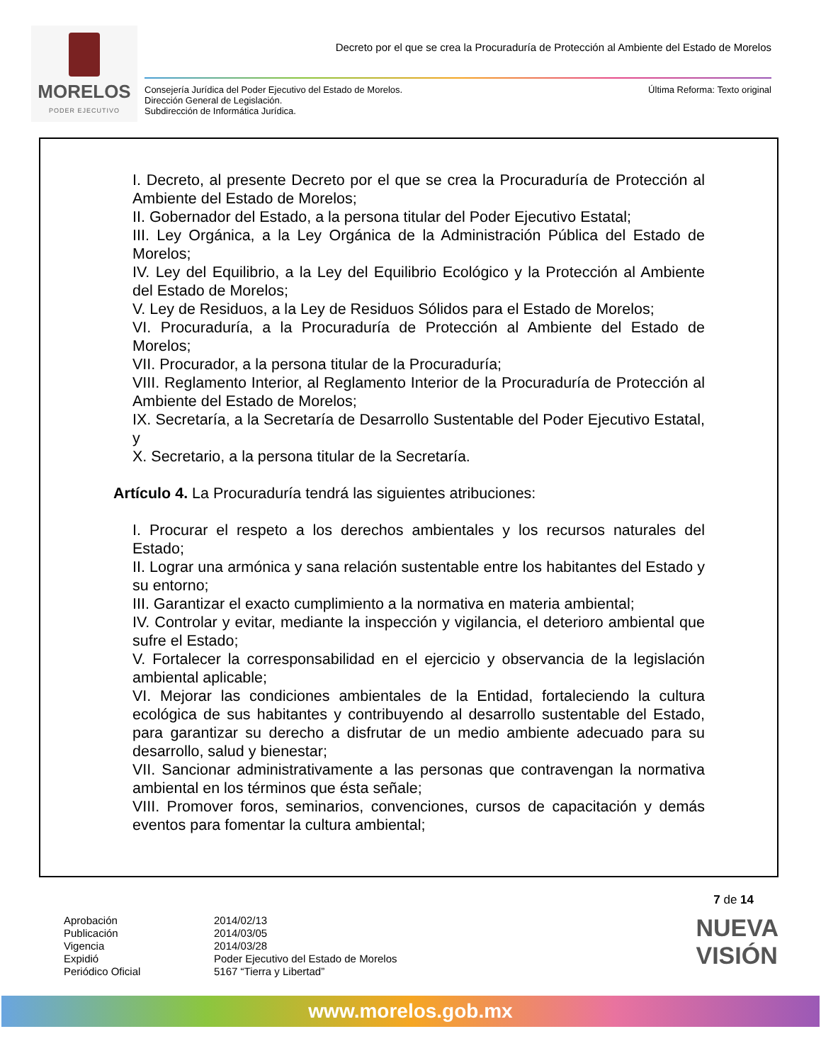MORELOS
PODER EJECUTIVO
Decreto por el que se crea la Procuraduría de Protección al Ambiente del Estado de Morelos
Consejería Jurídica del Poder Ejecutivo del Estado de Morelos.
Dirección General de Legislación.
Subdirección de Informática Jurídica.
Última Reforma: Texto original
I. Decreto, al presente Decreto por el que se crea la Procuraduría de Protección al Ambiente del Estado de Morelos;
II. Gobernador del Estado, a la persona titular del Poder Ejecutivo Estatal;
III. Ley Orgánica, a la Ley Orgánica de la Administración Pública del Estado de Morelos;
IV. Ley del Equilibrio, a la Ley del Equilibrio Ecológico y la Protección al Ambiente del Estado de Morelos;
V. Ley de Residuos, a la Ley de Residuos Sólidos para el Estado de Morelos;
VI. Procuraduría, a la Procuraduría de Protección al Ambiente del Estado de Morelos;
VII. Procurador, a la persona titular de la Procuraduría;
VIII. Reglamento Interior, al Reglamento Interior de la Procuraduría de Protección al Ambiente del Estado de Morelos;
IX. Secretaría, a la Secretaría de Desarrollo Sustentable del Poder Ejecutivo Estatal, y
X. Secretario, a la persona titular de la Secretaría.
Artículo 4. La Procuraduría tendrá las siguientes atribuciones:
I. Procurar el respeto a los derechos ambientales y los recursos naturales del Estado;
II. Lograr una armónica y sana relación sustentable entre los habitantes del Estado y su entorno;
III. Garantizar el exacto cumplimiento a la normativa en materia ambiental;
IV. Controlar y evitar, mediante la inspección y vigilancia, el deterioro ambiental que sufre el Estado;
V. Fortalecer la corresponsabilidad en el ejercicio y observancia de la legislación ambiental aplicable;
VI. Mejorar las condiciones ambientales de la Entidad, fortaleciendo la cultura ecológica de sus habitantes y contribuyendo al desarrollo sustentable del Estado, para garantizar su derecho a disfrutar de un medio ambiente adecuado para su desarrollo, salud y bienestar;
VII. Sancionar administrativamente a las personas que contravengan la normativa ambiental en los términos que ésta señale;
VIII. Promover foros, seminarios, convenciones, cursos de capacitación y demás eventos para fomentar la cultura ambiental;
7 de 14
Aprobación
Publicación
Vigencia
Expidió
Periódico Oficial
2014/02/13
2014/03/05
2014/03/28
Poder Ejecutivo del Estado de Morelos
5167 “Tierra y Libertad”
NUEVA
VISIÓN
www.morelos.gob.mx